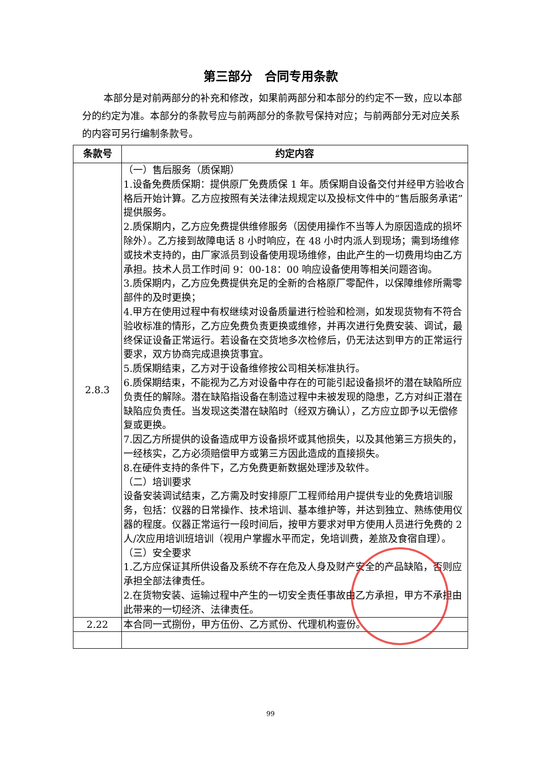第三部分　合同专用条款
本部分是对前两部分的补充和修改，如果前两部分和本部分的约定不一致，应以本部分的约定为准。本部分的条款号应与前两部分的条款号保持对应；与前两部分无对应关系的内容可另行编制条款号。
| 条款号 | 约定内容 |
| --- | --- |
| 2.8.3 | （一）售后服务（质保期） 1.设备免费质保期：提供原厂免费质保 1 年。质保期自设备交付并经甲方验收合格后开始计算。乙方应按照有关法律法规规定以及投标文件中的“售后服务承诺”提供服务。 2.质保期内，乙方应免费提供维修服务（因使用操作不当等人为原因造成的损坏除外）。乙方接到故障电话 8 小时响应，在 48 小时内派人到现场；需到场维修或技术支持的，由厂家派员到设备使用现场维修，由此产生的一切费用均由乙方承担。技术人员工作时间 9：00-18：00 响应设备使用等相关问题咨询。 3.质保期内，乙方应免费提供充足的全新的合格原厂零配件，以保障维修所需零部件的及时更换； 4.甲方在使用过程中有权继续对设备质量进行检验和检测，如发现货物有不符合验收标准的情形，乙方应免费负责更换或维修，并再次进行免费安装、调试，最终保证设备正常运行。若设备在交货地多次检修后，仍无法达到甲方的正常运行要求，双方协商完成退换货事宜。 5.质保期结束，乙方对于设备维修按公司相关标准执行。 6.质保期结束，不能视为乙方对设备中存在的可能引起设备损坏的潜在缺陷所应负责任的解除。潜在缺陷指设备在制造过程中未被发现的隐患，乙方对纠正潜在缺陷应负责任。当发现这类潜在缺陷时（经双方确认），乙方应立即予以无偿修复或更换。 7.因乙方所提供的设备造成甲方设备损坏或其他损失，以及其他第三方损失的，一经核实，乙方必须赔偿甲方或第三方因此造成的直接损失。 8.在硬件支持的条件下，乙方免费更新数据处理涉及软件。 （二）培训要求 设备安装调试结束，乙方需及时安排原厂工程师给用户提供专业的免费培训服务，包括：仪器的日常操作、技术培训、基本维护等，并达到独立、熟练使用仪器的程度。仪器正常运行一段时间后，按甲方要求对甲方使用人员进行免费的 2 人/次应用培训班培训（视用户掌握水平而定，免培训费，差旅及食宿自理）。 （三）安全要求 1.乙方应保证其所供设备及系统不存在危及人身及财产安全的产品缺陷，否则应承担全部法律责任。 2.在货物安装、运输过程中产生的一切安全责任事故由乙方承担，甲方不承担由此带来的一切经济、法律责任。 |
| 2.22 | 本合同一式捌份，甲方伍份、乙方贰份、代理机构壹份。 |
99